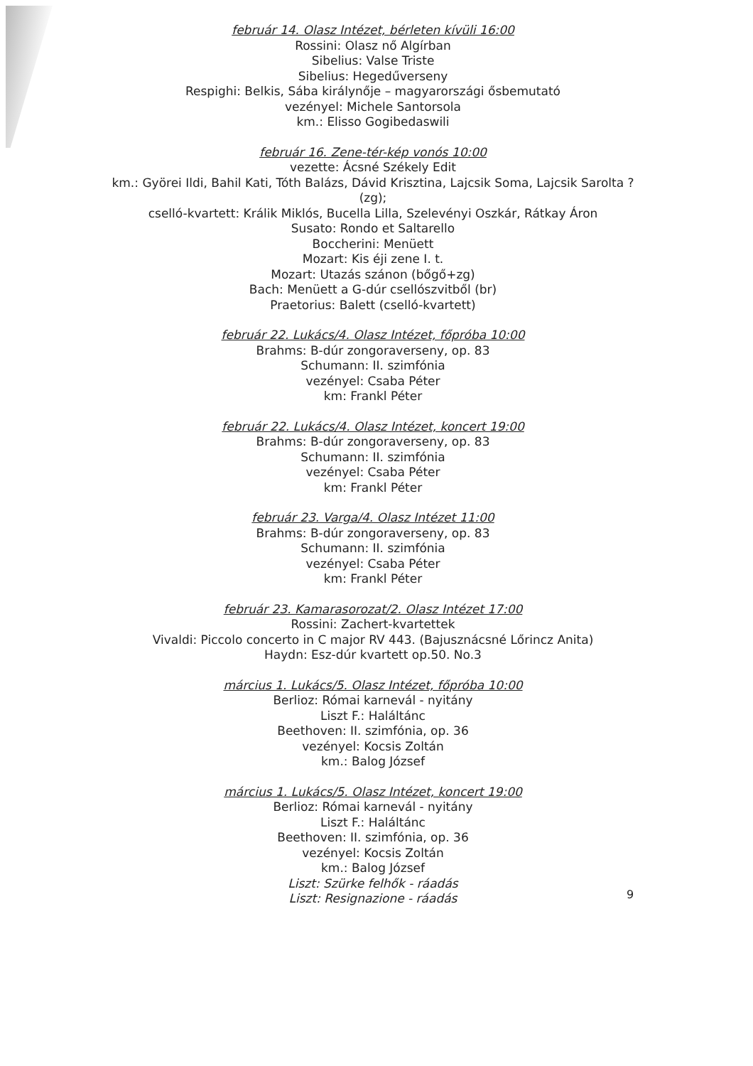február 14. Olasz Intézet, bérleten kívüli 16:00
Rossini: Olasz nő Algírban
Sibelius: Valse Triste
Sibelius: Hegedűverseny
Respighi: Belkis, Sába királynője – magyarországi ősbemutató
vezényel: Michele Santorsola
km.: Elisso Gogibedaswili
február 16. Zene-tér-kép vonós 10:00
vezette: Ácsné Székely Edit
km.: Györei Ildi, Bahil Kati, Tóth Balázs, Dávid Krisztina, Lajcsik Soma, Lajcsik Sarolta ? (zg);
cselló-kvartett: Králik Miklós, Bucella Lilla, Szelevényi Oszkár, Rátkay Áron
Susato: Rondo et Saltarello
Boccherini: Menüett
Mozart: Kis éji zene I. t.
Mozart: Utazás szánon (bőgő+zg)
Bach: Menüett a G-dúr csellószvitből (br)
Praetorius: Balett (cselló-kvartett)
február 22. Lukács/4. Olasz Intézet, főpróba 10:00
Brahms: B-dúr zongoraverseny, op. 83
Schumann: II. szimfónia
vezényel: Csaba Péter
km: Frankl Péter
február 22. Lukács/4. Olasz Intézet, koncert 19:00
Brahms: B-dúr zongoraverseny, op. 83
Schumann: II. szimfónia
vezényel: Csaba Péter
km: Frankl Péter
február 23. Varga/4. Olasz Intézet 11:00
Brahms: B-dúr zongoraverseny, op. 83
Schumann: II. szimfónia
vezényel: Csaba Péter
km: Frankl Péter
február 23. Kamarasorozat/2. Olasz Intézet 17:00
Rossini: Zachert-kvartettek
Vivaldi: Piccolo concerto in C major RV 443. (Bajusznácsné Lőrincz Anita)
Haydn: Esz-dúr kvartett op.50. No.3
március 1. Lukács/5. Olasz Intézet, főpróba 10:00
Berlioz: Római karnevál - nyitány
Liszt F.: Haláltánc
Beethoven: II. szimfónia, op. 36
vezényel: Kocsis Zoltán
km.: Balog József
március 1. Lukács/5. Olasz Intézet, koncert 19:00
Berlioz: Római karnevál - nyitány
Liszt F.: Haláltánc
Beethoven: II. szimfónia, op. 36
vezényel: Kocsis Zoltán
km.: Balog József
Liszt: Szürke felhők - ráadás
Liszt: Resignazione - ráadás
9